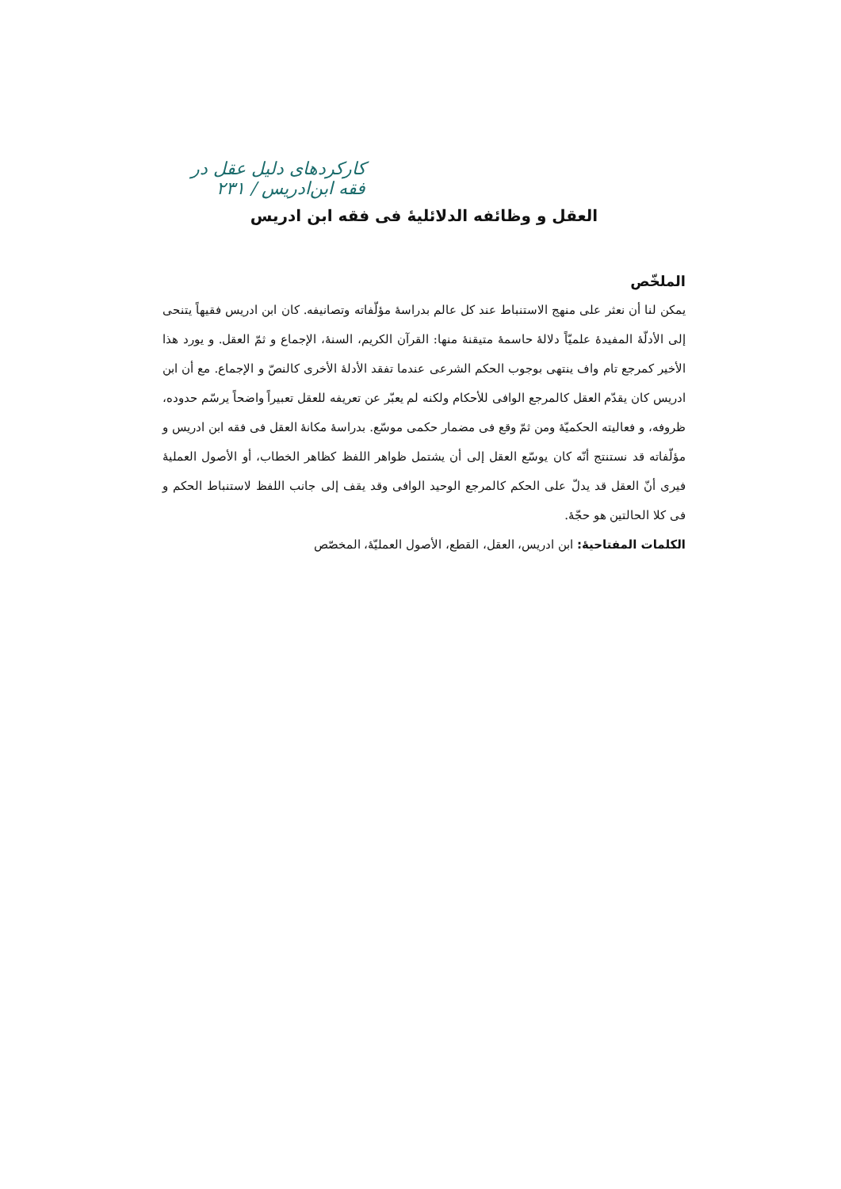کارکردهای دلیل عقل در فقه ابن‌ادریس / ۲۳۱
العقل و وظائفه الدلائلیهٔ فی فقه ابن ادریس
الملخّص
یمکن لنا أن نعثر علی منهج الاستنباط عند کل عالم بدراسهٔ مؤلّفاته وتصانیفه. کان ابن ادریس فقیهاً یتنحی إلی الأدلّهٔ المفیدهٔ علمیّاً دلالهٔ حاسمهٔ متیقنهٔ منها: القرآن الکریم، السنهٔ، الإجماع و ثمّ العقل. و یورد هذا الأخیر کمرجع تام واف ینتهی بوجوب الحکم الشرعی عندما تفقد الأدلهٔ الأخری کالنصّ و الإجماع. مع أن ابن ادریس کان یقدّم العقل کالمرجع الوافی للأحکام ولکنه لم یعبّر عن تعریفه للعقل تعبیراً واضحاً یرسّم حدوده، ظروفه، و فعالیته الحکمیّهٔ ومن ثمّ وقع فی مضمار حکمی موسّع. بدراسهٔ مکانهٔ العقل فی فقه ابن ادریس و مؤلّفاته قد نستنتج أنّه کان یوسّع العقل إلی أن یشتمل ظواهر اللفظ کظاهر الخطاب، أو الأصول العملیهٔ فیری أنّ العقل قد یدلّ علی الحکم کالمرجع الوحید الوافی وقد یقف إلی جانب اللفظ لاستنباط الحکم و فی کلا الحالتین هو حجّهٔ.
الکلمات المفتاحیهٔ: ابن ادریس، العقل، القطع، الأصول العملیّهٔ، المخصّص